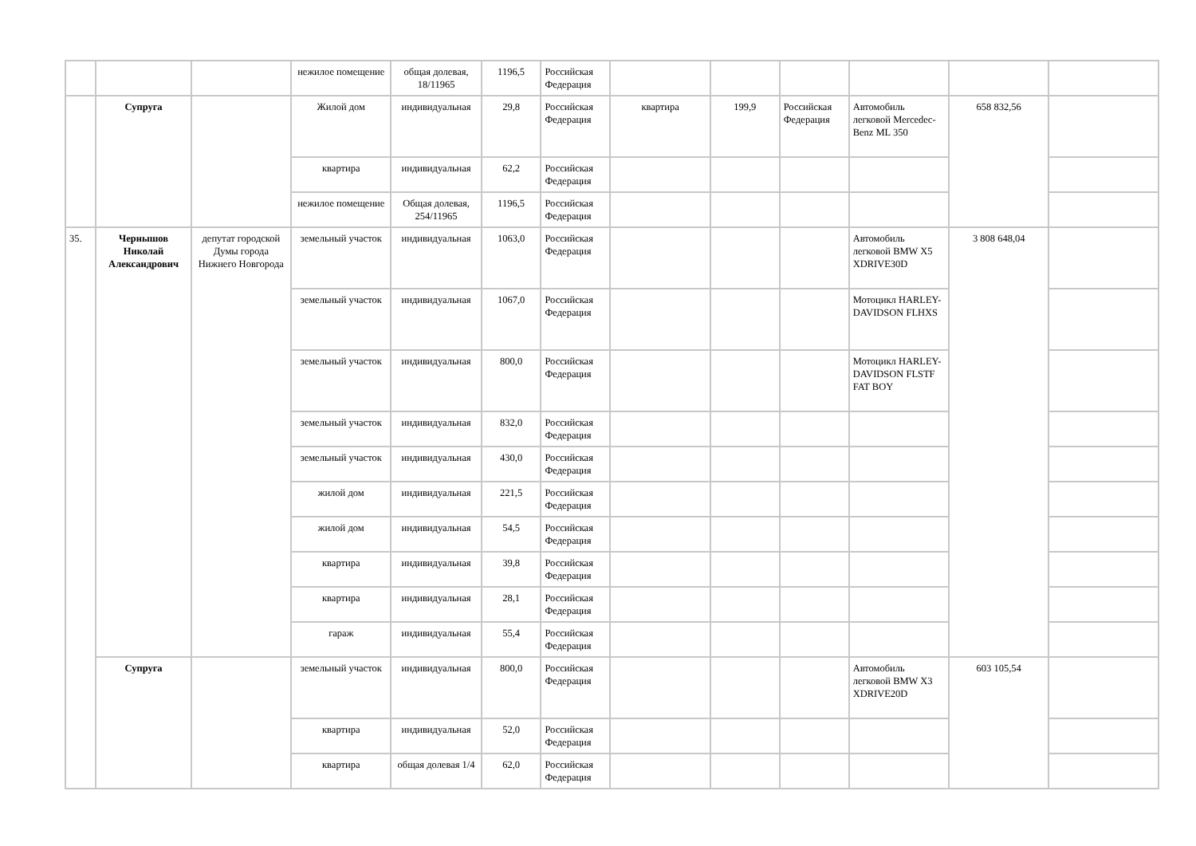| | | | нежилое помещение | общая долевая, 18/11965 | 1196,5 | Российская Федерация | | | | | | |
| | Супруга | | Жилой дом | индивидуальная | 29,8 | Российская Федерация | квартира | 199,9 | Российская Федерация | Автомобиль легковой Mercedec-Benz ML 350 | 658 832,56 | |
| | | | квартира | индивидуальная | 62,2 | Российская Федерация | | | | | | |
| | | | нежилое помещение | Общая долевая, 254/11965 | 1196,5 | Российская Федерация | | | | | | |
| 35. | Чернышов Николай Александрович | депутат городской Думы города Нижнего Новгорода | земельный участок | индивидуальная | 1063,0 | Российская Федерация | | | | Автомобиль легковой BMW X5 XDRIVE30D | 3 808 648,04 | |
| | | | земельный участок | индивидуальная | 1067,0 | Российская Федерация | | | | Мотоцикл HARLEY-DAVIDSON FLHXS | | |
| | | | земельный участок | индивидуальная | 800,0 | Российская Федерация | | | | Мотоцикл HARLEY-DAVIDSON FLSTF FAT BOY | | |
| | | | земельный участок | индивидуальная | 832,0 | Российская Федерация | | | | | | |
| | | | земельный участок | индивидуальная | 430,0 | Российская Федерация | | | | | | |
| | | | жилой дом | индивидуальная | 221,5 | Российская Федерация | | | | | | |
| | | | жилой дом | индивидуальная | 54,5 | Российская Федерация | | | | | | |
| | | | квартира | индивидуальная | 39,8 | Российская Федерация | | | | | | |
| | | | квартира | индивидуальная | 28,1 | Российская Федерация | | | | | | |
| | | | гараж | индивидуальная | 55,4 | Российская Федерация | | | | | | |
| | Супруга | | земельный участок | индивидуальная | 800,0 | Российская Федерация | | | | Автомобиль легковой BMW X3 XDRIVE20D | 603 105,54 | |
| | | | квартира | индивидуальная | 52,0 | Российская Федерация | | | | | | |
| | | | квартира | общая долевая 1/4 | 62,0 | Российская Федерация | | | | | | |